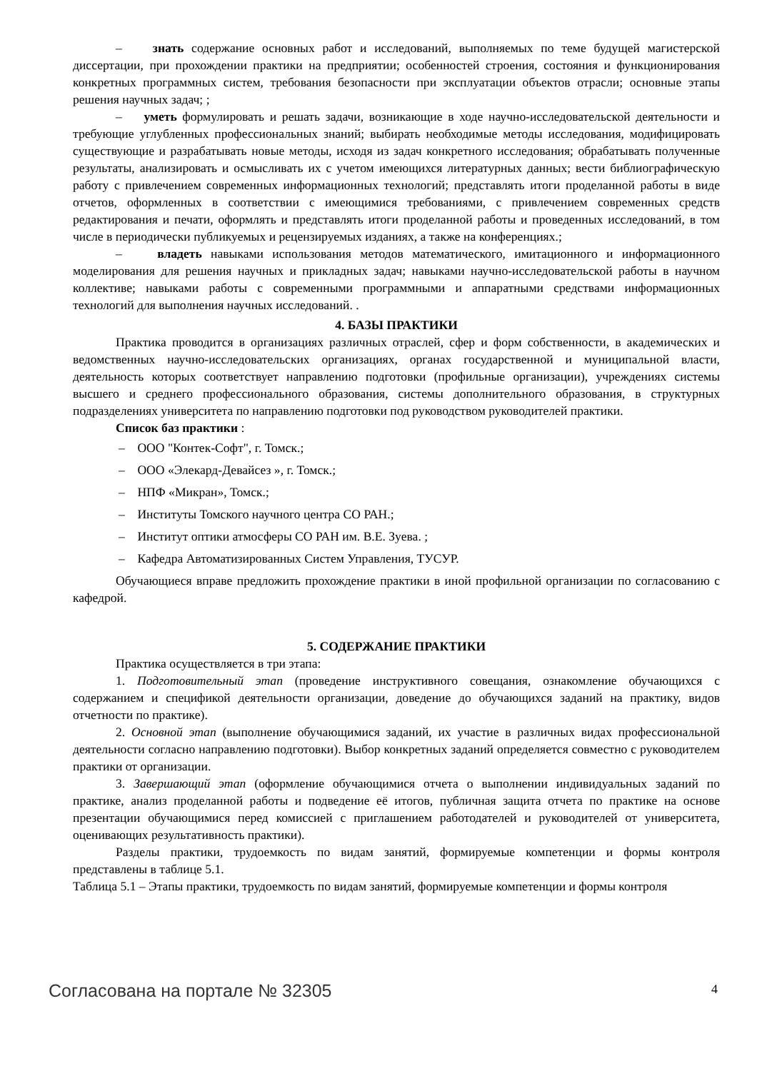– знать содержание основных работ и исследований, выполняемых по теме будущей магистерской диссертации, при прохождении практики на предприятии; особенностей строения, состояния и функционирования конкретных программных систем, требования безопасности при эксплуатации объектов отрасли; основные этапы решения научных задач; ;
– уметь формулировать и решать задачи, возникающие в ходе научно-исследовательской деятельности и требующие углубленных профессиональных знаний; выбирать необходимые методы исследования, модифицировать существующие и разрабатывать новые методы, исходя из задач конкретного исследования; обрабатывать полученные результаты, анализировать и осмысливать их с учетом имеющихся литературных данных; вести библиографическую работу с привлечением современных информационных технологий; представлять итоги проделанной работы в виде отчетов, оформленных в соответствии с имеющимися требованиями, с привлечением современных средств редактирования и печати, оформлять и представлять итоги проделанной работы и проведенных исследований, в том числе в периодически публикуемых и рецензируемых изданиях, а также на конференциях.;
– владеть навыками использования методов математического, имитационного и информационного моделирования для решения научных и прикладных задач; навыками научно-исследовательской работы в научном коллективе; навыками работы с современными программными и аппаратными средствами информационных технологий для выполнения научных исследований. .
4. БАЗЫ ПРАКТИКИ
Практика проводится в организациях различных отраслей, сфер и форм собственности, в академических и ведомственных научно-исследовательских организациях, органах государственной и муниципальной власти, деятельность которых соответствует направлению подготовки (профильные организации), учреждениях системы высшего и среднего профессионального образования, системы дополнительного образования, в структурных подразделениях университета по направлению подготовки под руководством руководителей практики.
Список баз практики :
– ООО "Контек-Софт", г. Томск.;
– ООО «Элекард-Девайсез », г. Томск.;
– НПФ «Микран», Томск.;
– Институты Томского научного центра СО РАН.;
– Институт оптики атмосферы СО РАН им. В.Е. Зуева. ;
– Кафедра Автоматизированных Систем Управления, ТУСУР.
Обучающиеся вправе предложить прохождение практики в иной профильной организации по согласованию с кафедрой.
5. СОДЕРЖАНИЕ ПРАКТИКИ
Практика осуществляется в три этапа:
1. Подготовительный этап (проведение инструктивного совещания, ознакомление обучающихся с содержанием и спецификой деятельности организации, доведение до обучающихся заданий на практику, видов отчетности по практике).
2. Основной этап (выполнение обучающимися заданий, их участие в различных видах профессиональной деятельности согласно направлению подготовки). Выбор конкретных заданий определяется совместно с руководителем практики от организации.
3. Завершающий этап (оформление обучающимися отчета о выполнении индивидуальных заданий по практике, анализ проделанной работы и подведение её итогов, публичная защита отчета по практике на основе презентации обучающимися перед комиссией с приглашением работодателей и руководителей от университета, оценивающих результативность практики).
Разделы практики, трудоемкость по видам занятий, формируемые компетенции и формы контроля представлены в таблице 5.1.
Таблица 5.1 – Этапы практики, трудоемкость по видам занятий, формируемые компетенции и формы контроля
Согласована на портале № 32305 4